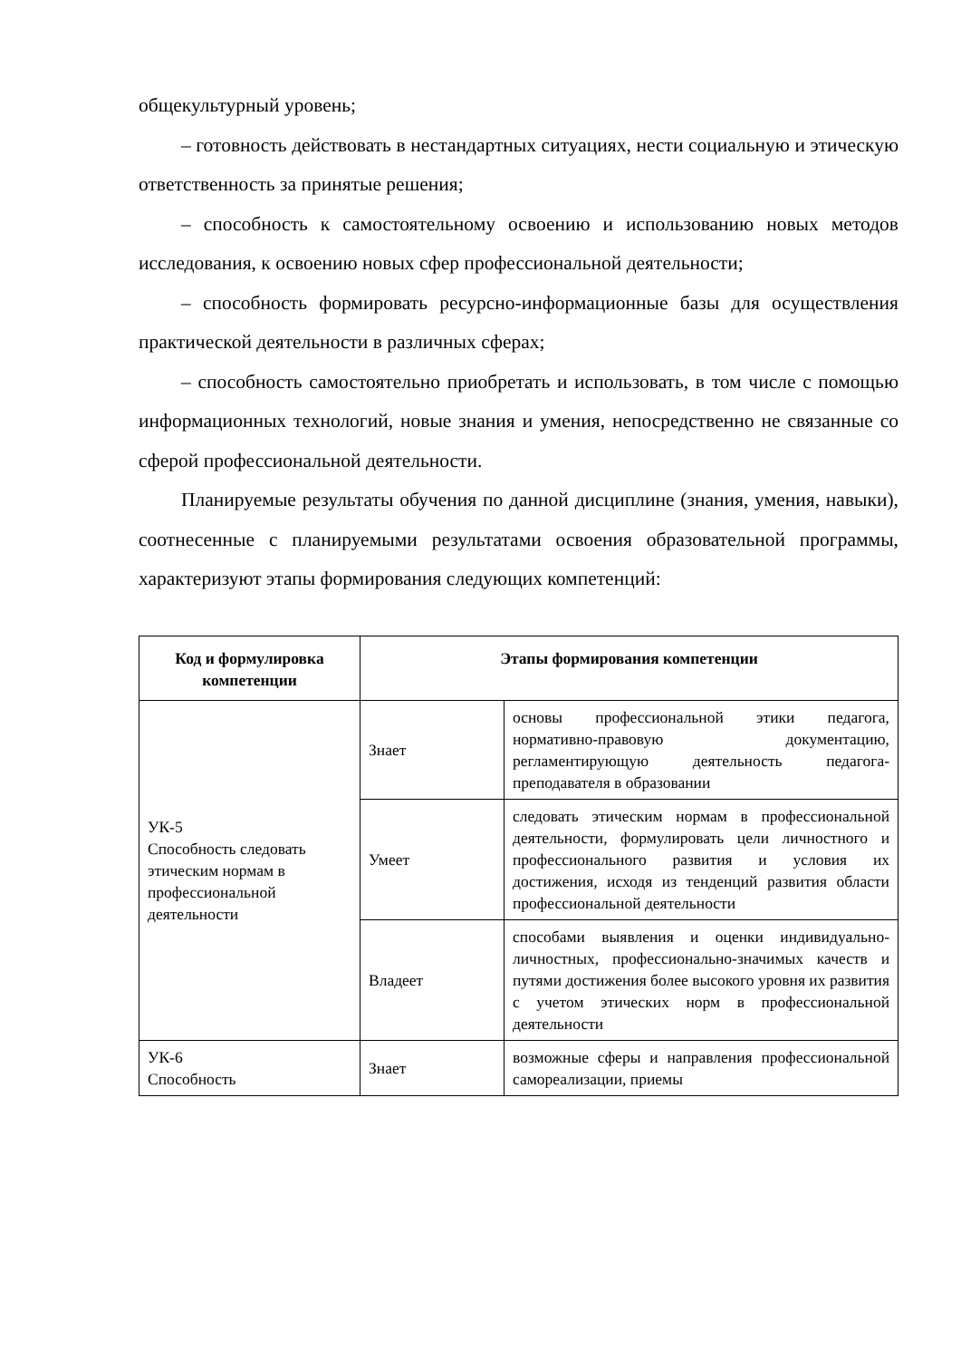общекультурный уровень;
– готовность действовать в нестандартных ситуациях, нести социальную и этическую ответственность за принятые решения;
– способность к самостоятельному освоению и использованию новых методов исследования, к освоению новых сфер профессиональной деятельности;
– способность формировать ресурсно-информационные базы для осуществления практической деятельности в различных сферах;
– способность самостоятельно приобретать и использовать, в том числе с помощью информационных технологий, новые знания и умения, непосредственно не связанные со сферой профессиональной деятельности.
Планируемые результаты обучения по данной дисциплине (знания, умения, навыки), соотнесенные с планируемыми результатами освоения образовательной программы, характеризуют этапы формирования следующих компетенций:
| Код и формулировка компетенции | Этапы формирования компетенции | |
| --- | --- | --- |
| УК-5 Способность следовать этическим нормам в профессиональной деятельности | Знает | основы профессиональной этики педагога, нормативно-правовую документацию, регламентирующую деятельность педагога-преподавателя в образовании |
| | Умеет | следовать этическим нормам в профессиональной деятельности, формулировать цели личностного и профессионального развития и условия их достижения, исходя из тенденций развития области профессиональной деятельности |
| | Владеет | способами выявления и оценки индивидуально-личностных, профессионально-значимых качеств и путями достижения более высокого уровня их развития с учетом этических норм в профессиональной деятельности |
| УК-6 Способность | Знает | возможные сферы и направления профессиональной самореализации, приемы |